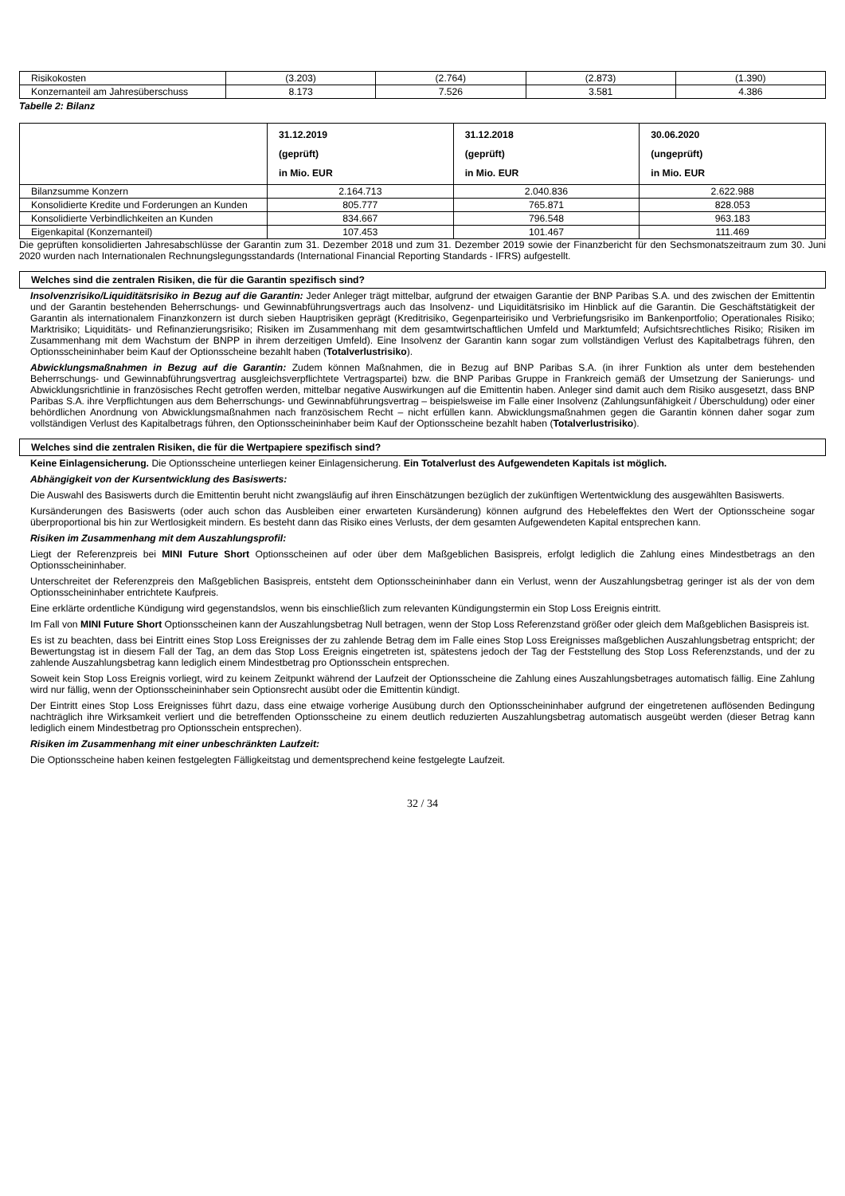| Risikokosten | (3.203) | (2.764) | (2.873) | (1.390) |
| Konzernanteil am Jahresüberschuss | 8.173 | 7.526 | 3.581 | 4.386 |
Tabelle 2: Bilanz
| | 31.12.2019 (geprüft) in Mio. EUR | 31.12.2018 (geprüft) in Mio. EUR | 30.06.2020 (ungeprüft) in Mio. EUR |
| Bilanzsumme Konzern | 2.164.713 | 2.040.836 | 2.622.988 |
| Konsolidierte Kredite und Forderungen an Kunden | 805.777 | 765.871 | 828.053 |
| Konsolidierte Verbindlichkeiten an Kunden | 834.667 | 796.548 | 963.183 |
| Eigenkapital (Konzernanteil) | 107.453 | 101.467 | 111.469 |
Die geprüften konsolidierten Jahresabschlüsse der Garantin zum 31. Dezember 2018 und zum 31. Dezember 2019 sowie der Finanzbericht für den Sechsmonatszeitraum zum 30. Juni 2020 wurden nach Internationalen Rechnungslegungsstandards (International Financial Reporting Standards - IFRS) aufgestellt.
Welches sind die zentralen Risiken, die für die Garantin spezifisch sind?
Insolvenzrisiko/Liquiditätsrisiko in Bezug auf die Garantin: Jeder Anleger trägt mittelbar, aufgrund der etwaigen Garantie der BNP Paribas S.A. und des zwischen der Emittentin und der Garantin bestehenden Beherrschungs- und Gewinnabführungsvertrags auch das Insolvenz- und Liquiditätsrisiko im Hinblick auf die Garantin. Die Geschäftstätigkeit der Garantin als internationalem Finanzkonzern ist durch sieben Hauptrisiken geprägt (Kreditrisiko, Gegenparteirisiko und Verbriefungsrisiko im Bankenportfolio; Operationales Risiko; Marktrisiko; Liquiditäts- und Refinanzierungsrisiko; Risiken im Zusammenhang mit dem gesamtwirtschaftlichen Umfeld und Marktumfeld; Aufsichtsrechtliches Risiko; Risiken im Zusammenhang mit dem Wachstum der BNPP in ihrem derzeitigen Umfeld). Eine Insolvenz der Garantin kann sogar zum vollständigen Verlust des Kapitalbetrags führen, den Optionsscheininhaber beim Kauf der Optionsscheine bezahlt haben (Totalverlustrisiko).
Abwicklungsmaßnahmen in Bezug auf die Garantin: Zudem können Maßnahmen, die in Bezug auf BNP Paribas S.A. (in ihrer Funktion als unter dem bestehenden Beherrschungs- und Gewinnabführungsvertrag ausgleichsverpflichtete Vertragspartei) bzw. die BNP Paribas Gruppe in Frankreich gemäß der Umsetzung der Sanierungs- und Abwicklungsrichtlinie in französisches Recht getroffen werden, mittelbar negative Auswirkungen auf die Emittentin haben. Anleger sind damit auch dem Risiko ausgesetzt, dass BNP Paribas S.A. ihre Verpflichtungen aus dem Beherrschungs- und Gewinnabführungsvertrag – beispielsweise im Falle einer Insolvenz (Zahlungsunfähigkeit / Überschuldung) oder einer behördlichen Anordnung von Abwicklungsmaßnahmen nach französischem Recht – nicht erfüllen kann. Abwicklungsmaßnahmen gegen die Garantin können daher sogar zum vollständigen Verlust des Kapitalbetrags führen, den Optionsscheininhaber beim Kauf der Optionsscheine bezahlt haben (Totalverlustrisiko).
Welches sind die zentralen Risiken, die für die Wertpapiere spezifisch sind?
Keine Einlagensicherung. Die Optionsscheine unterliegen keiner Einlagensicherung. Ein Totalverlust des Aufgewendeten Kapitals ist möglich.
Abhängigkeit von der Kursentwicklung des Basiswerts:
Die Auswahl des Basiswerts durch die Emittentin beruht nicht zwangsläufig auf ihren Einschätzungen bezüglich der zukünftigen Wertentwicklung des ausgewählten Basiswerts.
Kursänderungen des Basiswerts (oder auch schon das Ausbleiben einer erwarteten Kursänderung) können aufgrund des Hebeleffektes den Wert der Optionsscheine sogar überproportional bis hin zur Wertlosigkeit mindern. Es besteht dann das Risiko eines Verlusts, der dem gesamten Aufgewendeten Kapital entsprechen kann.
Risiken im Zusammenhang mit dem Auszahlungsprofil:
Liegt der Referenzpreis bei MINI Future Short Optionsscheinen auf oder über dem Maßgeblichen Basispreis, erfolgt lediglich die Zahlung eines Mindestbetrags an den Optionsscheininhaber.
Unterschreitet der Referenzpreis den Maßgeblichen Basispreis, entsteht dem Optionsscheininhaber dann ein Verlust, wenn der Auszahlungsbetrag geringer ist als der von dem Optionsscheininhaber entrichtete Kaufpreis.
Eine erklärte ordentliche Kündigung wird gegenstandslos, wenn bis einschließlich zum relevanten Kündigungstermin ein Stop Loss Ereignis eintritt.
Im Fall von MINI Future Short Optionsscheinen kann der Auszahlungsbetrag Null betragen, wenn der Stop Loss Referenzstand größer oder gleich dem Maßgeblichen Basispreis ist.
Es ist zu beachten, dass bei Eintritt eines Stop Loss Ereignisses der zu zahlende Betrag dem im Falle eines Stop Loss Ereignisses maßgeblichen Auszahlungsbetrag entspricht; der Bewertungstag ist in diesem Fall der Tag, an dem das Stop Loss Ereignis eingetreten ist, spätestens jedoch der Tag der Feststellung des Stop Loss Referenzstands, und der zu zahlende Auszahlungsbetrag kann lediglich einem Mindestbetrag pro Optionsschein entsprechen.
Soweit kein Stop Loss Ereignis vorliegt, wird zu keinem Zeitpunkt während der Laufzeit der Optionsscheine die Zahlung eines Auszahlungsbetrages automatisch fällig. Eine Zahlung wird nur fällig, wenn der Optionsscheininhaber sein Optionsrecht ausübt oder die Emittentin kündigt.
Der Eintritt eines Stop Loss Ereignisses führt dazu, dass eine etwaige vorherige Ausübung durch den Optionsscheininhaber aufgrund der eingetretenen auflösenden Bedingung nachträglich ihre Wirksamkeit verliert und die betreffenden Optionsscheine zu einem deutlich reduzierten Auszahlungsbetrag automatisch ausgeübt werden (dieser Betrag kann lediglich einem Mindestbetrag pro Optionsschein entsprechen).
Risiken im Zusammenhang mit einer unbeschränkten Laufzeit:
Die Optionsscheine haben keinen festgelegten Fälligkeitstag und dementsprechend keine festgelegte Laufzeit.
32 / 34